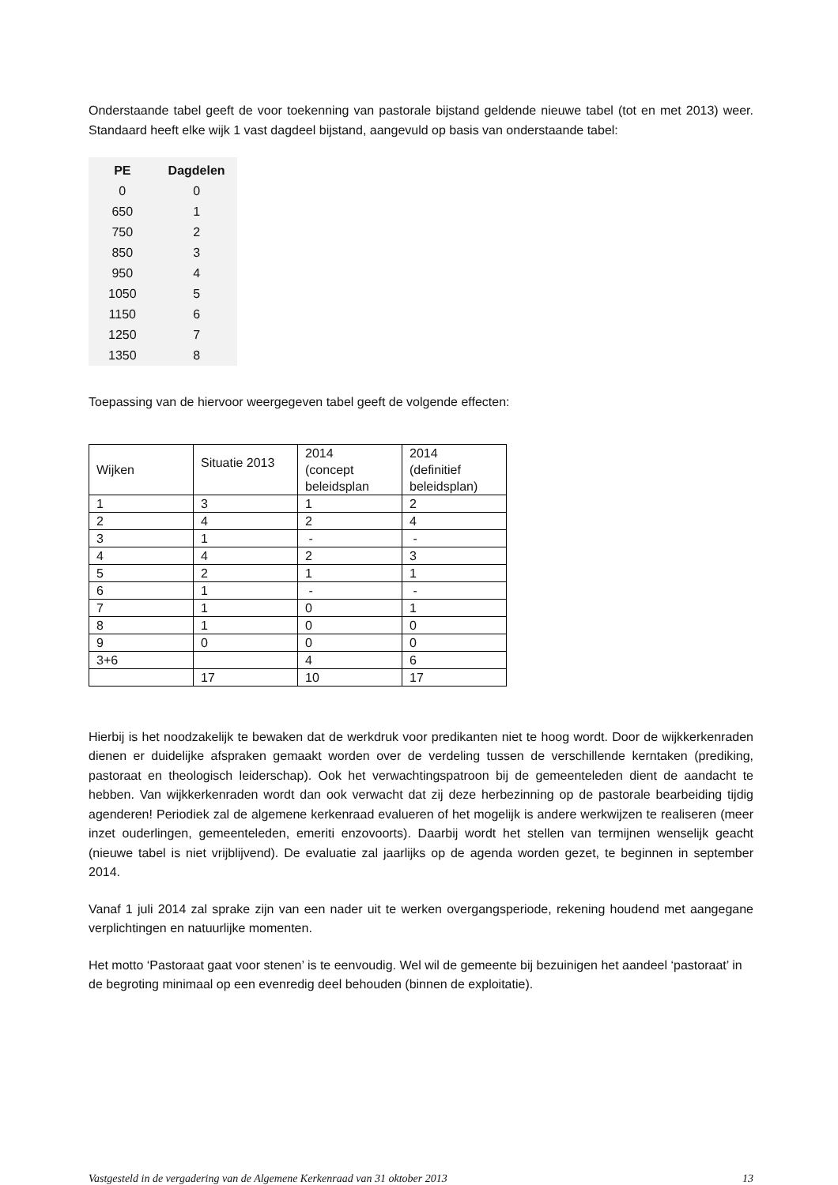Onderstaande tabel geeft de voor toekenning van pastorale bijstand geldende nieuwe tabel (tot en met 2013) weer. Standaard heeft elke wijk 1 vast dagdeel bijstand, aangevuld op basis van onderstaande tabel:
| PE | Dagdelen |
| --- | --- |
| 0 | 0 |
| 650 | 1 |
| 750 | 2 |
| 850 | 3 |
| 950 | 4 |
| 1050 | 5 |
| 1150 | 6 |
| 1250 | 7 |
| 1350 | 8 |
Toepassing van de hiervoor weergegeven tabel geeft de volgende effecten:
| Wijken | Situatie 2013 | 2014 (concept beleidsplan | 2014 (definitief beleidsplan) |
| 1 | 3 | 1 | 2 |
| 2 | 4 | 2 | 4 |
| 3 | 1 | - | - |
| 4 | 4 | 2 | 3 |
| 5 | 2 | 1 | 1 |
| 6 | 1 | - | - |
| 7 | 1 | 0 | 1 |
| 8 | 1 | 0 | 0 |
| 9 | 0 | 0 | 0 |
| 3+6 | | 4 | 6 |
| | 17 | 10 | 17 |
Hierbij is het noodzakelijk te bewaken dat de werkdruk voor predikanten niet te hoog wordt. Door de wijkkerkenraden dienen er duidelijke afspraken gemaakt worden over de verdeling tussen de verschillende kerntaken (prediking, pastoraat en theologisch leiderschap). Ook het verwachtingspatroon bij de gemeenteleden dient de aandacht te hebben. Van wijkkerkenraden wordt dan ook verwacht dat zij deze herbezinning op de pastorale bearbeiding tijdig agenderen! Periodiek zal de algemene kerkenraad evalueren of het mogelijk is andere werkwijzen te realiseren (meer inzet ouderlingen, gemeenteleden, emeriti enzovoorts). Daarbij wordt het stellen van termijnen wenselijk geacht (nieuwe tabel is niet vrijblijvend). De evaluatie zal jaarlijks op de agenda worden gezet, te beginnen in september 2014.
Vanaf 1 juli 2014 zal sprake zijn van een nader uit te werken overgangsperiode, rekening houdend met aangegane verplichtingen en natuurlijke momenten.
Het motto ‘Pastoraat gaat voor stenen’ is te eenvoudig. Wel wil de gemeente bij bezuinigen het aandeel ‘pastoraat’ in de begroting minimaal op een evenredig deel behouden (binnen de exploitatie).
Vastgesteld in de vergadering van de Algemene Kerkenraad van 31 oktober 2013 13